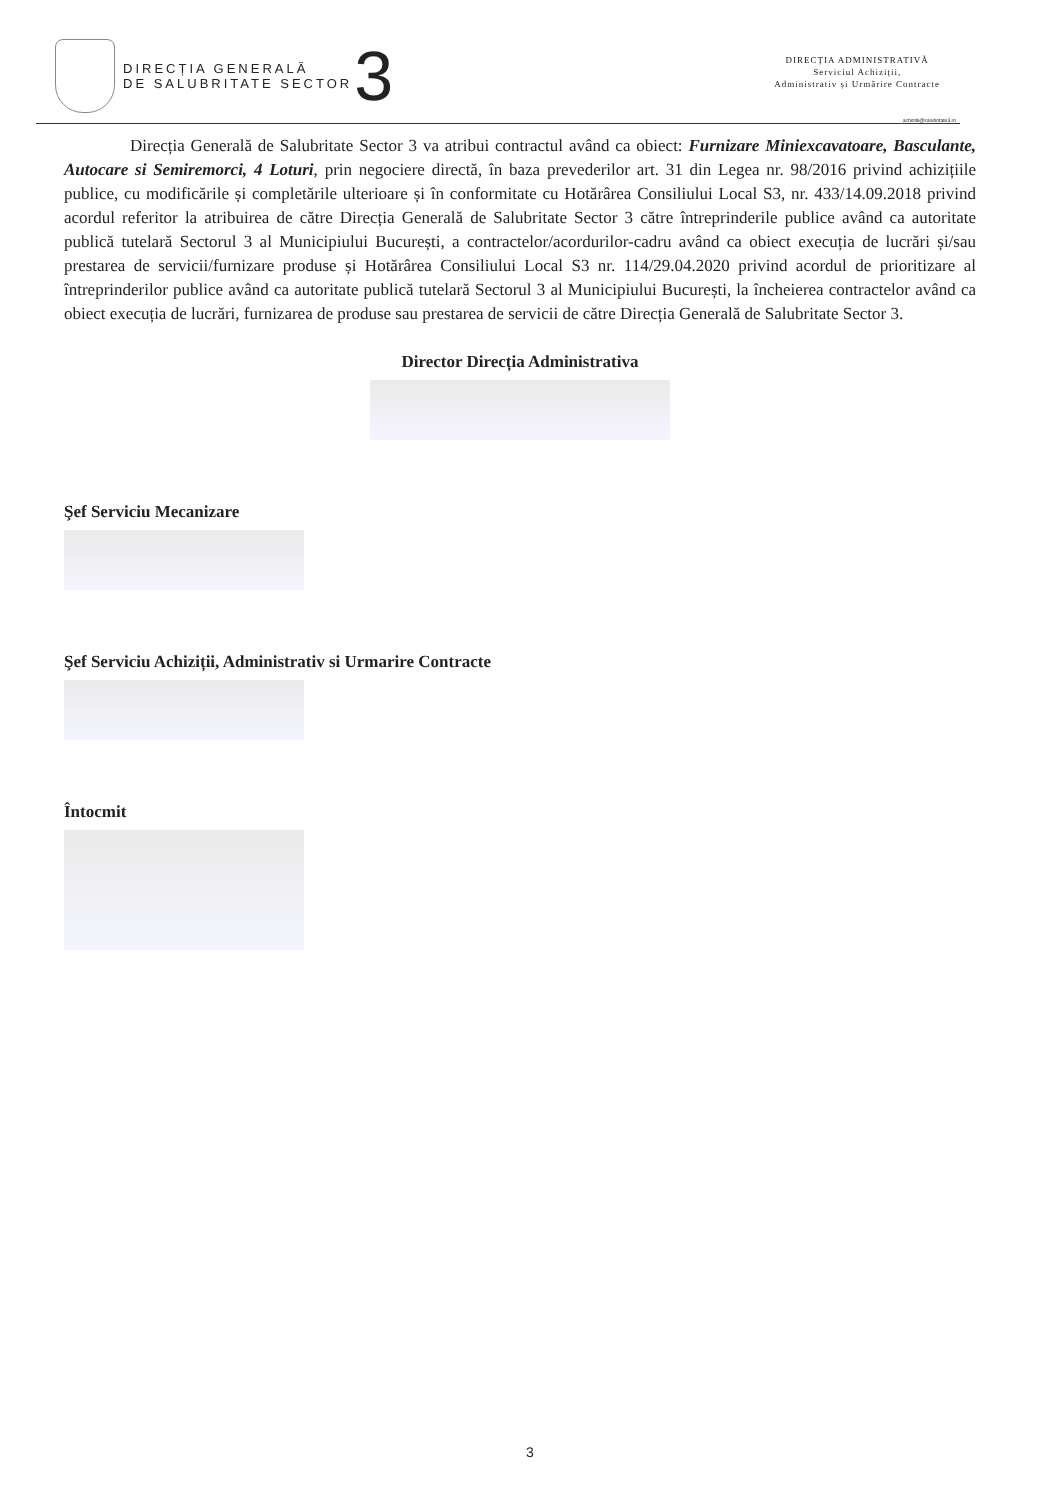DIRECȚIA GENERALĂ
DE SALUBRITATE SECTOR
3
DIRECȚIA ADMINISTRATIVĂ
Serviciul Achiziții,
Administrativ și Urmărire Contracte
achizitii@salubritate3.ro
Direcția Generală de Salubritate Sector 3 va atribui contractul având ca obiect: Furnizare Miniexcavatoare, Basculante, Autocare si Semiremorci, 4 Loturi, prin negociere directă, în baza prevederilor art. 31 din Legea nr. 98/2016 privind achizițiile publice, cu modificările și completările ulterioare și în conformitate cu Hotărârea Consiliului Local S3, nr. 433/14.09.2018 privind acordul referitor la atribuirea de către Direcția Generală de Salubritate Sector 3 către întreprinderile publice având ca autoritate publică tutelară Sectorul 3 al Municipiului București, a contractelor/acordurilor-cadru având ca obiect execuția de lucrări și/sau prestarea de servicii/furnizare produse și Hotărârea Consiliului Local S3 nr. 114/29.04.2020 privind acordul de prioritizare al întreprinderilor publice având ca autoritate publică tutelară Sectorul 3 al Municipiului București, la încheierea contractelor având ca obiect execuția de lucrări, furnizarea de produse sau prestarea de servicii de către Direcția Generală de Salubritate Sector 3.
Director Direcția Administrativa
Şef Serviciu Mecanizare
Şef Serviciu Achiziții, Administrativ si Urmarire Contracte
Întocmit
3